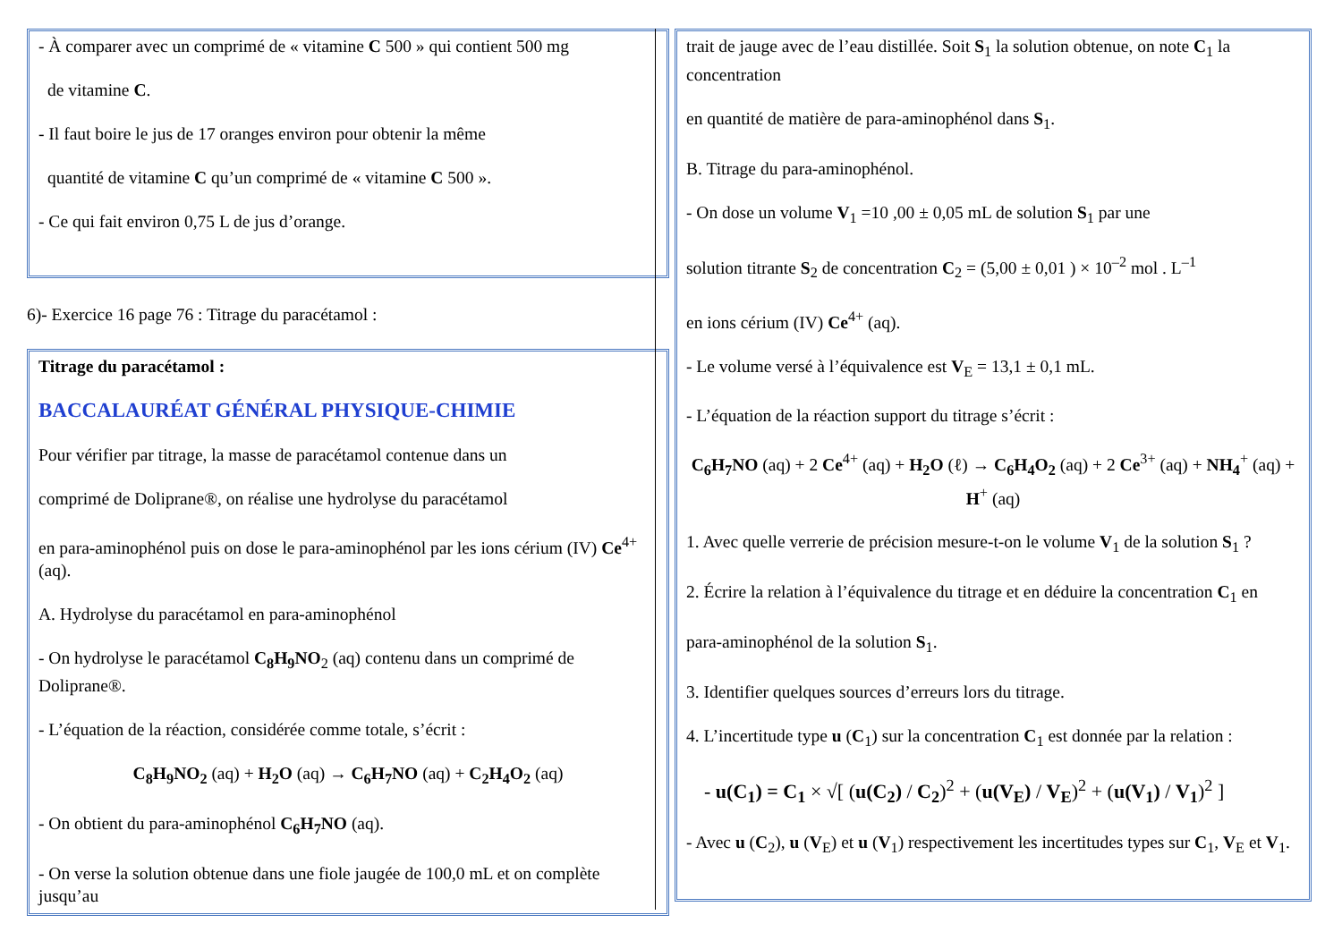- À comparer avec un comprimé de « vitamine C 500 » qui contient 500 mg
de vitamine C.
- Il faut boire le jus de 17 oranges environ pour obtenir la même
quantité de vitamine C qu’un comprimé de « vitamine C 500 ».
- Ce qui fait environ 0,75 L de jus d’orange.
6)- Exercice 16 page 76 : Titrage du paracétamol :
Titrage du paracétamol :
BACCALAURÉAT GÉNÉRAL PHYSIQUE-CHIMIE
Pour vérifier par titrage, la masse de paracétamol contenue dans un
comprimé de Doliprane®, on réalise une hydrolyse du paracétamol
en para-aminophénol puis on dose le para-aminophénol par les ions cérium (IV) Ce<sup>4+</sup> (aq).
A. Hydrolyse du paracétamol en para-aminophénol
- On hydrolyse le paracétamol C<sub>8</sub>H<sub>9</sub>NO<sub>2</sub> (aq) contenu dans un comprimé de Doliprane®.
- L’équation de la réaction, considérée comme totale, s’écrit :
C<sub>8</sub>H<sub>9</sub>NO<sub>2</sub> (aq) + H<sub>2</sub>O (aq) → C<sub>6</sub>H<sub>7</sub>NO (aq) + C<sub>2</sub>H<sub>4</sub>O<sub>2</sub> (aq)
- On obtient du para-aminophénol C<sub>6</sub>H<sub>7</sub>NO (aq).
- On verse la solution obtenue dans une fiole jaugée de 100,0 mL et on complète jusqu’au
trait de jauge avec de l’eau distillée. Soit S<sub>1</sub> la solution obtenue, on note C<sub>1</sub> la concentration
en quantité de matière de para-aminophénol dans S<sub>1</sub>.
B. Titrage du para-aminophénol.
- On dose un volume V<sub>1</sub> =10 ,00 ± 0,05 mL de solution S<sub>1</sub> par une
solution titrante S<sub>2</sub> de concentration C<sub>2</sub> = (5,00 ± 0,01 ) × 10<sup>–2</sup> mol . L<sup>–1</sup>
en ions cérium (IV) Ce<sup>4+</sup> (aq).
- Le volume versé à l’équivalence est V<sub>E</sub> = 13,1 ± 0,1 mL.
- L’équation de la réaction support du titrage s’écrit :
C<sub>6</sub>H<sub>7</sub>NO (aq) + 2 Ce<sup>4+</sup> (aq) + H<sub>2</sub>O (ℓ) → C<sub>6</sub>H<sub>4</sub>O<sub>2</sub> (aq) + 2 Ce<sup>3+</sup> (aq) + NH<sub>4</sub><sup>+</sup> (aq) + H<sup>+</sup> (aq)
1. Avec quelle verrerie de précision mesure-t-on le volume V<sub>1</sub> de la solution S<sub>1</sub> ?
2. Écrire la relation à l’équivalence du titrage et en déduire la concentration C<sub>1</sub> en
para-aminophénol de la solution S<sub>1</sub>.
3. Identifier quelques sources d’erreurs lors du titrage.
4. L’incertitude type u (C<sub>1</sub>) sur la concentration C<sub>1</sub> est donnée par la relation :
- u(C<sub>1</sub>) = C<sub>1</sub> × √[ (u(C<sub>2</sub>) / C<sub>2</sub>)<sup>2</sup> + (u(V<sub>E</sub>) / V<sub>E</sub>)<sup>2</sup> + (u(V<sub>1</sub>) / V<sub>1</sub>)<sup>2</sup> ]
- Avec u (C<sub>2</sub>), u (V<sub>E</sub>) et u (V<sub>1</sub>) respectivement les incertitudes types sur C<sub>1</sub>, V<sub>E</sub> et V<sub>1</sub>.